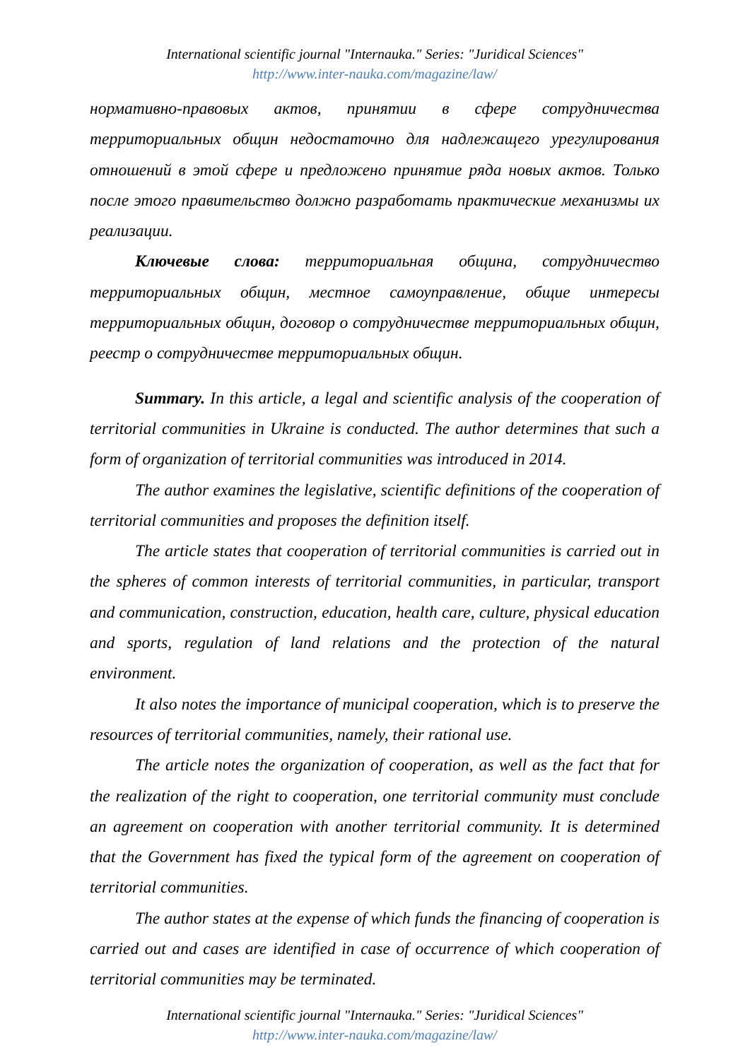International scientific journal "Internauka." Series: "Juridical Sciences"
http://www.inter-nauka.com/magazine/law/
нормативно-правовых актов, принятии в сфере сотрудничества территориальных общин недостаточно для надлежащего урегулирования отношений в этой сфере и предложено принятие ряда новых актов. Только после этого правительство должно разработать практические механизмы их реализации.
Ключевые слова: территориальная община, сотрудничество территориальных общин, местное самоуправление, общие интересы территориальных общин, договор о сотрудничестве территориальных общин, реестр о сотрудничестве территориальных общин.
Summary. In this article, a legal and scientific analysis of the cooperation of territorial communities in Ukraine is conducted. The author determines that such a form of organization of territorial communities was introduced in 2014.
The author examines the legislative, scientific definitions of the cooperation of territorial communities and proposes the definition itself.
The article states that cooperation of territorial communities is carried out in the spheres of common interests of territorial communities, in particular, transport and communication, construction, education, health care, culture, physical education and sports, regulation of land relations and the protection of the natural environment.
It also notes the importance of municipal cooperation, which is to preserve the resources of territorial communities, namely, their rational use.
The article notes the organization of cooperation, as well as the fact that for the realization of the right to cooperation, one territorial community must conclude an agreement on cooperation with another territorial community. It is determined that the Government has fixed the typical form of the agreement on cooperation of territorial communities.
The author states at the expense of which funds the financing of cooperation is carried out and cases are identified in case of occurrence of which cooperation of territorial communities may be terminated.
International scientific journal "Internauka." Series: "Juridical Sciences"
http://www.inter-nauka.com/magazine/law/